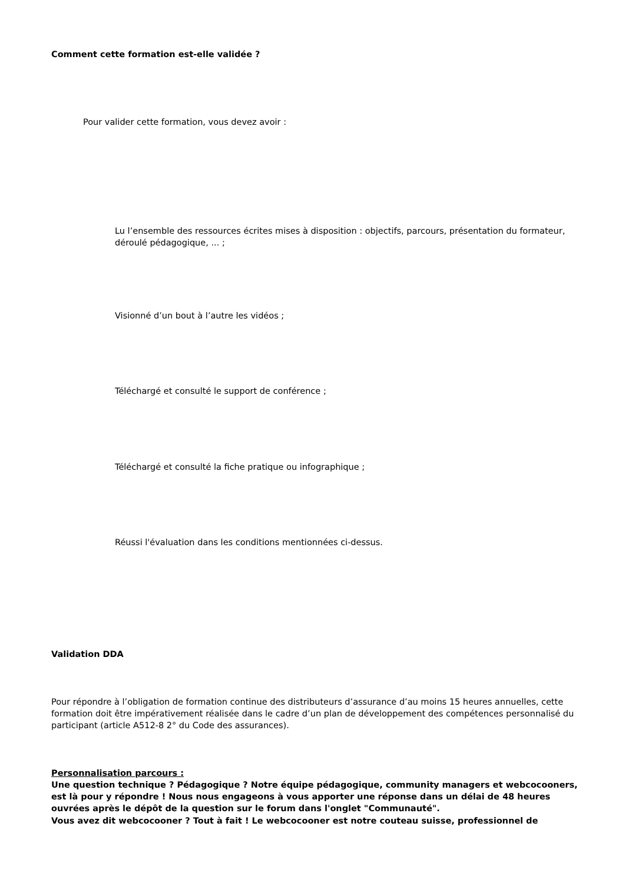Comment cette formation est-elle validée ?
Pour valider cette formation, vous devez avoir :
Lu l’ensemble des ressources écrites mises à disposition : objectifs, parcours, présentation du formateur, déroulé pédagogique, ... ;
Visionné d’un bout à l’autre les vidéos ;
Téléchargé et consulté le support de conférence ;
Téléchargé et consulté la fiche pratique ou infographique ;
Réussi l'évaluation dans les conditions mentionnées ci-dessus.
Validation DDA
Pour répondre à l’obligation de formation continue des distributeurs d’assurance d’au moins 15 heures annuelles, cette formation doit être impérativement réalisée dans le cadre d’un plan de développement des compétences personnalisé du participant (article A512-8 2° du Code des assurances).
Personnalisation parcours :
Une question technique ? Pédagogique ? Notre équipe pédagogique, community managers et webcocooners, est là pour y répondre ! Nous nous engageons à vous apporter une réponse dans un délai de 48 heures ouvrées après le dépôt de la question sur le forum dans l'onglet "Communauté".
Vous avez dit webcocooner ? Tout à fait ! Le webcocooner est notre couteau suisse, professionnel de